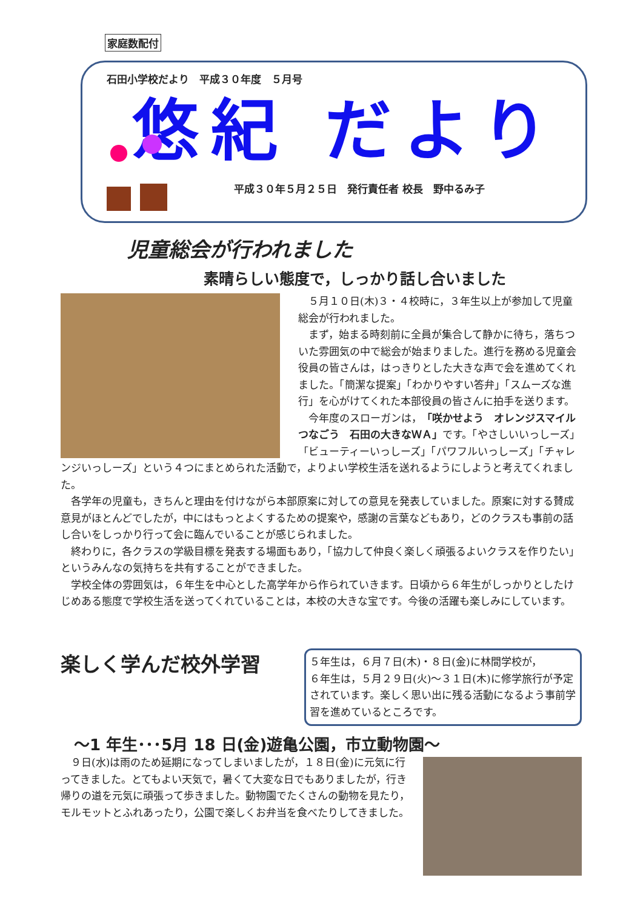家庭数配付
石田小学校だより　平成３０年度　５月号
悠紀 だより
平成３０年５月２５日　発行責任者 校長　野中るみ子
児童総会が行われました
素晴らしい態度で，しっかり話し合いました
５月１０日(木)３・４校時に，３年生以上が参加して児童総会が行われました。
まず，始まる時刻前に全員が集合して静かに待ち，落ちついた雰囲気の中で総会が始まりました。進行を務める児童会役員の皆さんは，はっきりとした大きな声で会を進めてくれました。「簡潔な提案」「わかりやすい答弁」「スムーズな進行」を心がけてくれた本部役員の皆さんに拍手を送ります。
今年度のスローガンは，「咲かせよう　オレンジスマイル　つなごう　石田の大きなＷＡ」です。「やさしいいっしーズ」「ビューティーいっしーズ」「パワフルいっしーズ」「チャレンジいっしーズ」という４つにまとめられた活動で，よりよい学校生活を送れるようにしようと考えてくれました。
各学年の児童も，きちんと理由を付けながら本部原案に対しての意見を発表していました。原案に対する賛成意見がほとんどでしたが，中にはもっとよくするための提案や，感謝の言葉などもあり，どのクラスも事前の話し合いをしっかり行って会に臨んでいることが感じられました。
終わりに，各クラスの学級目標を発表する場面もあり，「協力して仲良く楽しく頑張るよいクラスを作りたい」というみんなの気持ちを共有することができました。
学校全体の雰囲気は，６年生を中心とした高学年から作られていきます。日頃から６年生がしっかりとしたけじめある態度で学校生活を送ってくれていることは，本校の大きな宝です。今後の活躍も楽しみにしています。
楽しく学んだ校外学習
５年生は，６月７日(木)・８日(金)に林間学校が，
６年生は，５月２９日(火)～３１日(木)に修学旅行が予定されています。楽しく思い出に残る活動になるよう事前学習を進めているところです。
～1 年生･･･5月 18 日(金)遊亀公園，市立動物園～
９日(水)は雨のため延期になってしまいましたが，１８日(金)に元気に行ってきました。とてもよい天気で，暑くて大変な日でもありましたが，行き帰りの道を元気に頑張って歩きました。動物園でたくさんの動物を見たり，モルモットとふれあったり，公園で楽しくお弁当を食べたりしてきました。